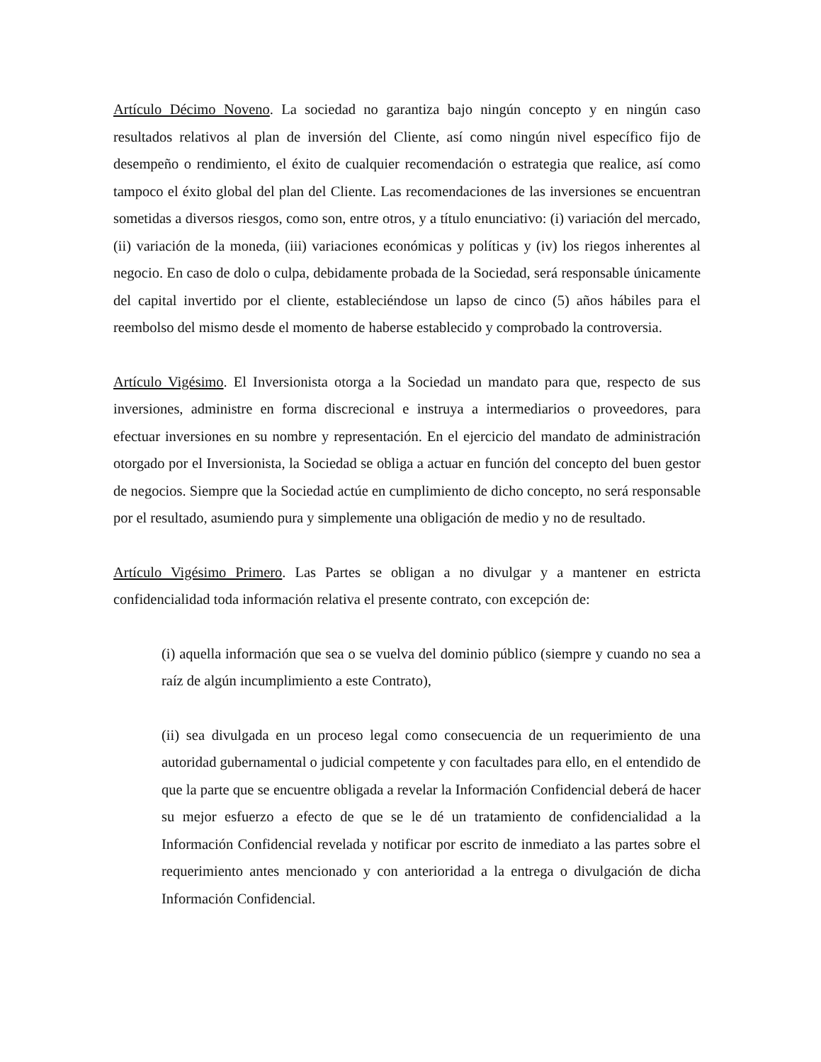Artículo Décimo Noveno. La sociedad no garantiza bajo ningún concepto y en ningún caso resultados relativos al plan de inversión del Cliente, así como ningún nivel específico fijo de desempeño o rendimiento, el éxito de cualquier recomendación o estrategia que realice, así como tampoco el éxito global del plan del Cliente. Las recomendaciones de las inversiones se encuentran sometidas a diversos riesgos, como son, entre otros, y a título enunciativo: (i) variación del mercado, (ii) variación de la moneda, (iii) variaciones económicas y políticas y (iv) los riegos inherentes al negocio. En caso de dolo o culpa, debidamente probada de la Sociedad, será responsable únicamente del capital invertido por el cliente, estableciéndose un lapso de cinco (5) años hábiles para el reembolso del mismo desde el momento de haberse establecido y comprobado la controversia.
Artículo Vigésimo. El Inversionista otorga a la Sociedad un mandato para que, respecto de sus inversiones, administre en forma discrecional e instruya a intermediarios o proveedores, para efectuar inversiones en su nombre y representación. En el ejercicio del mandato de administración otorgado por el Inversionista, la Sociedad se obliga a actuar en función del concepto del buen gestor de negocios. Siempre que la Sociedad actúe en cumplimiento de dicho concepto, no será responsable por el resultado, asumiendo pura y simplemente una obligación de medio y no de resultado.
Artículo Vigésimo Primero. Las Partes se obligan a no divulgar y a mantener en estricta confidencialidad toda información relativa el presente contrato, con excepción de:
(i) aquella información que sea o se vuelva del dominio público (siempre y cuando no sea a raíz de algún incumplimiento a este Contrato),
(ii) sea divulgada en un proceso legal como consecuencia de un requerimiento de una autoridad gubernamental o judicial competente y con facultades para ello, en el entendido de que la parte que se encuentre obligada a revelar la Información Confidencial deberá de hacer su mejor esfuerzo a efecto de que se le dé un tratamiento de confidencialidad a la Información Confidencial revelada y notificar por escrito de inmediato a las partes sobre el requerimiento antes mencionado y con anterioridad a la entrega o divulgación de dicha Información Confidencial.